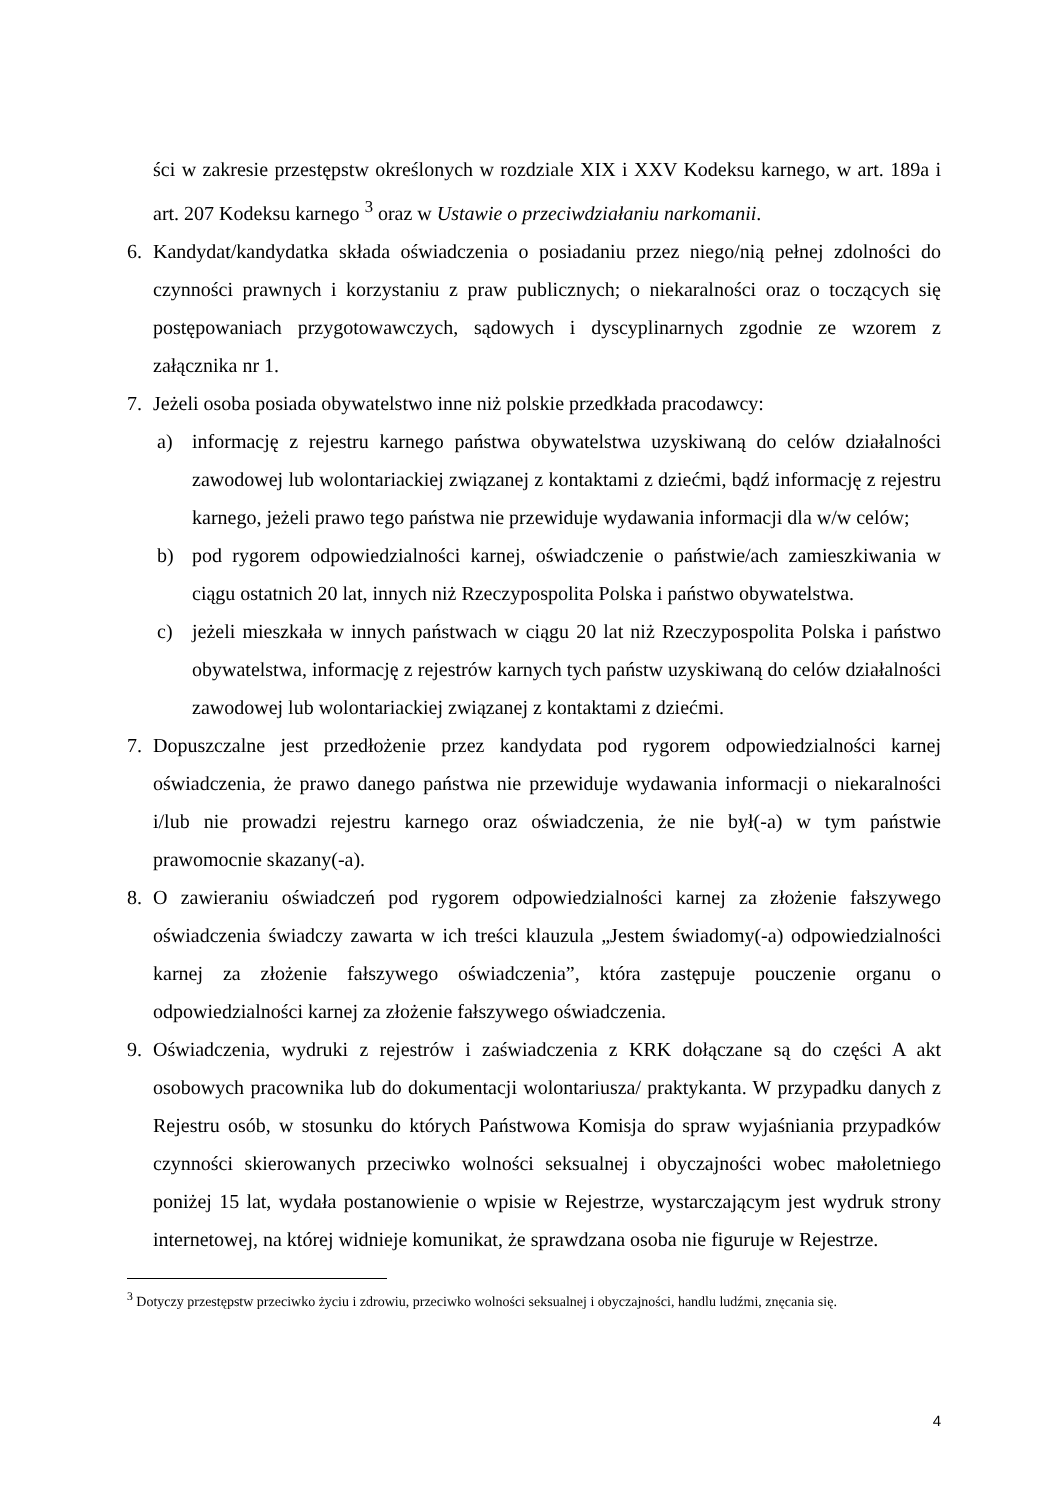ści w zakresie przestępstw określonych w rozdziale XIX i XXV Kodeksu karnego, w art. 189a i art. 207 Kodeksu karnego <sup>3</sup> oraz w Ustawie o przeciwdziałaniu narkomanii.
6. Kandydat/kandydatka składa oświadczenia o posiadaniu przez niego/nią pełnej zdolności do czynności prawnych i korzystaniu z praw publicznych; o niekaralności oraz o toczących się postępowaniach przygotowawczych, sądowych i dyscyplinarnych zgodnie ze wzorem z załącznika nr 1.
7. Jeżeli osoba posiada obywatelstwo inne niż polskie przedkłada pracodawcy:
a) informację z rejestru karnego państwa obywatelstwa uzyskiwaną do celów działalności zawodowej lub wolontariackiej związanej z kontaktami z dziećmi, bądź informację z rejestru karnego, jeżeli prawo tego państwa nie przewiduje wydawania informacji dla w/w celów;
b) pod rygorem odpowiedzialności karnej, oświadczenie o państwie/ach zamieszkiwania w ciągu ostatnich 20 lat, innych niż Rzeczypospolita Polska i państwo obywatelstwa.
c) jeżeli mieszkała w innych państwach w ciągu 20 lat niż Rzeczypospolita Polska i państwo obywatelstwa, informację z rejestrów karnych tych państw uzyskiwaną do celów działalności zawodowej lub wolontariackiej związanej z kontaktami z dziećmi.
7. Dopuszczalne jest przedłożenie przez kandydata pod rygorem odpowiedzialności karnej oświadczenia, że prawo danego państwa nie przewiduje wydawania informacji o niekaralności i/lub nie prowadzi rejestru karnego oraz oświadczenia, że nie był(-a) w tym państwie prawomocnie skazany(-a).
8. O zawieraniu oświadczeń pod rygorem odpowiedzialności karnej za złożenie fałszywego oświadczenia świadczy zawarta w ich treści klauzula „Jestem świadomy(-a) odpowiedzialności karnej za złożenie fałszywego oświadczenia”, która zastępuje pouczenie organu o odpowiedzialności karnej za złożenie fałszywego oświadczenia.
9. Oświadczenia, wydruki z rejestrów i zaświadczenia z KRK dołączane są do części A akt osobowych pracownika lub do dokumentacji wolontariusza/ praktykanta. W przypadku danych z Rejestru osób, w stosunku do których Państwowa Komisja do spraw wyjaśniania przypadków czynności skierowanych przeciwko wolności seksualnej i obyczajności wobec małoletniego poniżej 15 lat, wydała postanowienie o wpisie w Rejestrze, wystarczającym jest wydruk strony internetowej, na której widnieje komunikat, że sprawdzana osoba nie figuruje w Rejestrze.
<sup>3</sup> Dotyczy przestępstw przeciwko życiu i zdrowiu, przeciwko wolności seksualnej i obyczajności, handlu ludźmi, znęcania się.
4